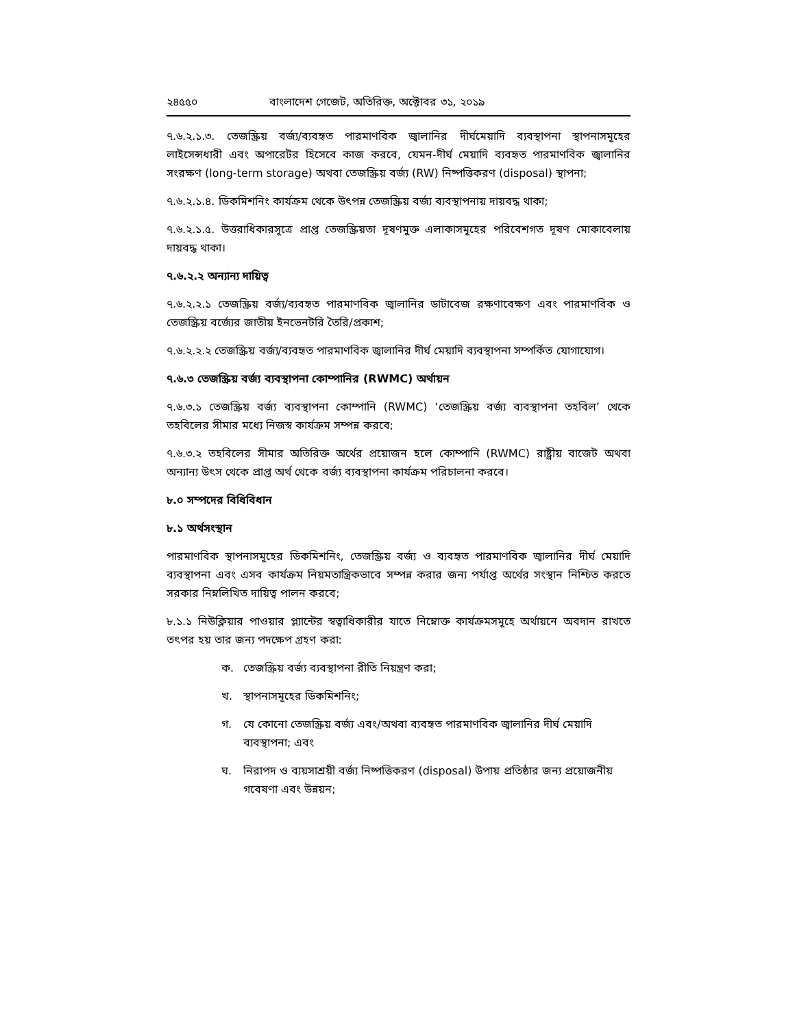২৪৫৫০ বাংলাদেশ গেজেট, অতিরিক্ত, অক্টোবর ৩১, ২০১৯
৭.৬.২.১.৩. তেজস্ক্রিয় বর্জ্য/ব্যবহৃত পারমাণবিক জ্বালানির দীর্ঘমেয়াদি ব্যবস্থাপনা স্থাপনাসমূহের লাইসেন্সধারী এবং অপারেটর হিসেবে কাজ করবে, যেমন-দীর্ঘ মেয়াদি ব্যবহৃত পারমাণবিক জ্বালানির সংরক্ষণ (long-term storage) অথবা তেজস্ক্রিয় বর্জ্য (RW) নিষ্পত্তিকরণ (disposal) স্থাপনা;
৭.৬.২.১.৪. ডিকমিশনিং কার্যক্রম থেকে উৎপন্ন তেজস্ক্রিয় বর্জ্য ব্যবস্থাপনায় দায়বদ্ধ থাকা;
৭.৬.২.১.৫. উত্তরাধিকারসূত্রে প্রাপ্ত তেজস্ক্রিয়তা দূষণমুক্ত এলাকাসমূহের পরিবেশগত দূষণ মোকাবেলায় দায়বদ্ধ থাকা।
৭.৬.২.২ অন্যান্য দায়িত্ব
৭.৬.২.২.১ তেজস্ক্রিয় বর্জ্য/ব্যবহৃত পারমাণবিক জ্বালানির ডাটাবেজ রক্ষণাবেক্ষণ এবং পারমাণবিক ও তেজস্ক্রিয় বর্জ্যের জাতীয় ইনভেনটরি তৈরি/প্রকাশ;
৭.৬.২.২.২ তেজস্ক্রিয় বর্জ্য/ব্যবহৃত পারমাণবিক জ্বালানির দীর্ঘ মেয়াদি ব্যবস্থাপনা সম্পর্কিত যোগাযোগ।
৭.৬.৩ তেজস্ক্রিয় বর্জ্য ব্যবস্থাপনা কোম্পানির (RWMC) অর্থায়ন
৭.৬.৩.১ তেজস্ক্রিয় বর্জ্য ব্যবস্থাপনা কোম্পানি (RWMC) ‘তেজস্ক্রিয় বর্জ্য ব্যবস্থাপনা তহবিল’ থেকে তহবিলের সীমার মধ্যে নিজস্ব কার্যক্রম সম্পন্ন করবে;
৭.৬.৩.২ তহবিলের সীমার অতিরিক্ত অর্থের প্রয়োজন হলে কোম্পানি (RWMC) রাষ্ট্রীয় বাজেট অথবা অন্যান্য উৎস থেকে প্রাপ্ত অর্থ থেকে বর্জ্য ব্যবস্থাপনা কার্যক্রম পরিচালনা করবে।
৮.০ সম্পদের বিধিবিধান
৮.১ অর্থসংস্থান
পারমাণবিক স্থাপনাসমূহের ডিকমিশনিং, তেজস্ক্রিয় বর্জ্য ও ব্যবহৃত পারমাণবিক জ্বালানির দীর্ঘ মেয়াদি ব্যবস্থাপনা এবং এসব কার্যক্রম নিয়মতান্ত্রিকভাবে সম্পন্ন করার জন্য পর্যাপ্ত অর্থের সংস্থান নিশ্চিত করতে সরকার নিম্নলিখিত দায়িত্ব পালন করবে;
৮.১.১ নিউক্লিয়ার পাওয়ার প্ল্যান্টের স্বত্বাধিকারীর যাতে নিম্নোক্ত কার্যক্রমসমূহে অর্থায়নে অবদান রাখতে তৎপর হয় তার জন্য পদক্ষেপ গ্রহণ করা:
ক. তেজস্ক্রিয় বর্জ্য ব্যবস্থাপনা রীতি নিয়ন্ত্রণ করা;
খ. স্থাপনাসমূহের ডিকমিশনিং;
গ. যে কোনো তেজস্ক্রিয় বর্জ্য এবং/অথবা ব্যবহৃত পারমাণবিক জ্বালানির দীর্ঘ মেয়াদি ব্যবস্থাপনা; এবং
ঘ. নিরাপদ ও ব্যয়সাশ্রয়ী বর্জ্য নিষ্পত্তিকরণ (disposal) উপায় প্রতিষ্ঠার জন্য প্রয়োজনীয় গবেষণা এবং উন্নয়ন;